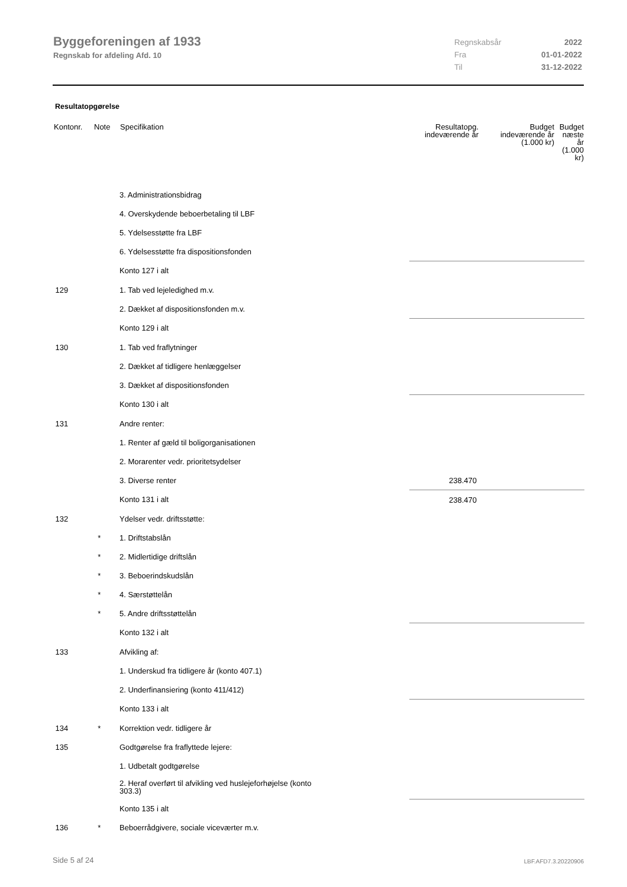Byggeforeningen af 1933
Regnskab for afdeling Afd. 10
Regnskabsår 2022
Fra 01-01-2022
Til 31-12-2022
Resultatopgørelse
| Kontonr. | Note | Specifikation | Resultatopg. indeværende år | Budget indeværende år (1.000 kr) | Budget næste år (1.000 kr) |
| --- | --- | --- | --- | --- | --- |
| | | 3. Administrationsbidrag | | | |
| | | 4. Overskydende beboerbetaling til LBF | | | |
| | | 5. Ydelsesstøtte fra LBF | | | |
| | | 6. Ydelsesstøtte fra dispositionsfonden | | | |
| | | Konto 127 i alt | | | |
| 129 | | 1. Tab ved lejeledighed m.v. | | | |
| | | 2. Dækket af dispositionsfonden m.v. | | | |
| | | Konto 129 i alt | | | |
| 130 | | 1. Tab ved fraflytninger | | | |
| | | 2. Dækket af tidligere henlæggelser | | | |
| | | 3. Dækket af dispositionsfonden | | | |
| | | Konto 130 i alt | | | |
| 131 | | Andre renter: | | | |
| | | 1. Renter af gæld til boligorganisationen | | | |
| | | 2. Morarenter vedr. prioritetsydelser | | | |
| | | 3. Diverse renter | 238.470 | | |
| | | Konto 131 i alt | 238.470 | | |
| 132 | | Ydelser vedr. driftsstøtte: | | | |
| | * | 1. Driftstabslån | | | |
| | * | 2. Midlertidige driftslån | | | |
| | * | 3. Beboerindskudslån | | | |
| | * | 4. Særstøttelån | | | |
| | * | 5. Andre driftsstøttelån | | | |
| | | Konto 132 i alt | | | |
| 133 | | Afvikling af: | | | |
| | | 1. Underskud fra tidligere år (konto 407.1) | | | |
| | | 2. Underfinansiering (konto 411/412) | | | |
| | | Konto 133 i alt | | | |
| 134 | * | Korrektion vedr. tidligere år | | | |
| 135 | | Godtgørelse fra fraflyttede lejere: | | | |
| | | 1. Udbetalt godtgørelse | | | |
| | | 2. Heraf overført til afvikling ved huslejeforhøjelse (konto 303.3) | | | |
| | | Konto 135 i alt | | | |
| 136 | * | Beboerrådgivere, sociale viceværter m.v. | | | |
Side 5 af 24 LBF.AFD7.3.20220906